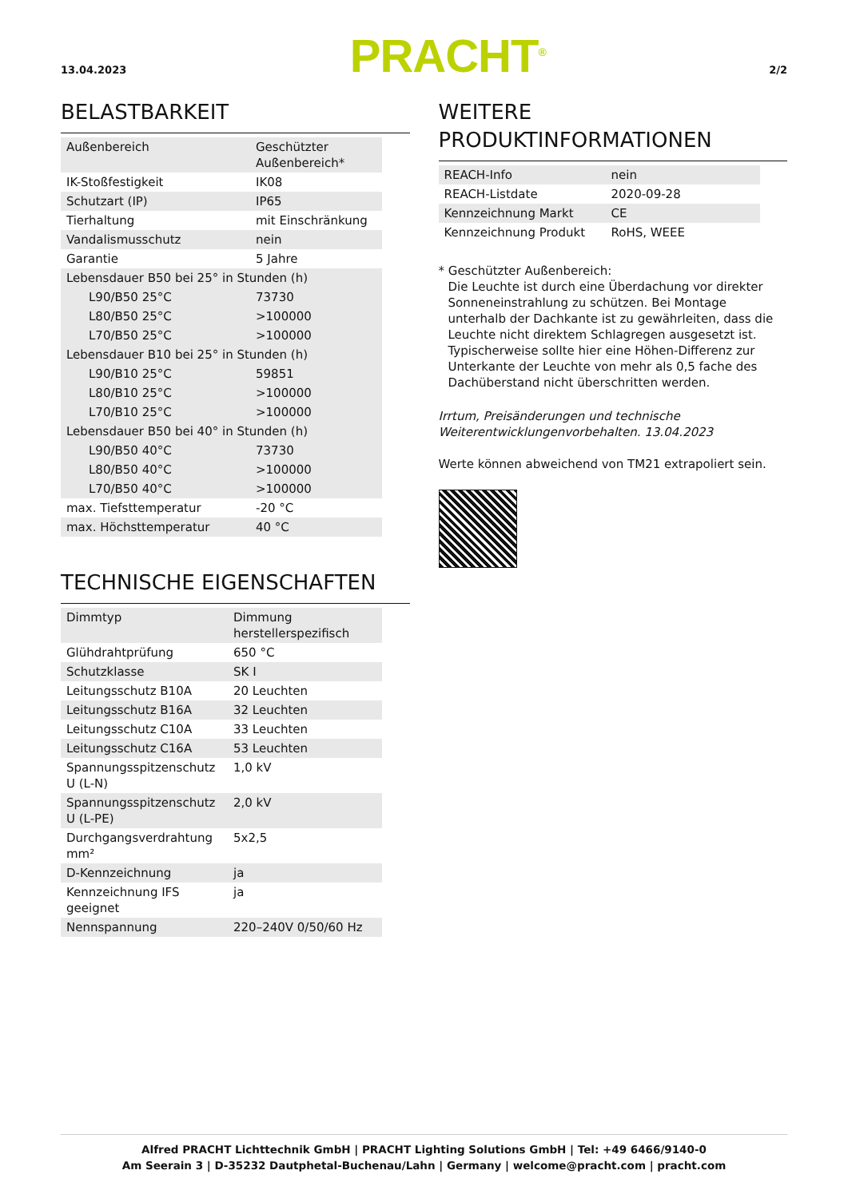13.04.2023
PRACHT<sup>®</sup>
2/2
BELASTBARKEIT
| Außenbereich | Geschützter Außenbereich* |
| IK-Stoßfestigkeit | IK08 |
| Schutzart (IP) | IP65 |
| Tierhaltung | mit Einschränkung |
| Vandalismusschutz | nein |
| Garantie | 5 Jahre |
| Lebensdauer B50 bei 25° in Stunden (h) | |
| L90/B50 25°C | 73730 |
| L80/B50 25°C | >100000 |
| L70/B50 25°C | >100000 |
| Lebensdauer B10 bei 25° in Stunden (h) | |
| L90/B10 25°C | 59851 |
| L80/B10 25°C | >100000 |
| L70/B10 25°C | >100000 |
| Lebensdauer B50 bei 40° in Stunden (h) | |
| L90/B50 40°C | 73730 |
| L80/B50 40°C | >100000 |
| L70/B50 40°C | >100000 |
| max. Tiefsttemperatur | -20 °C |
| max. Höchsttemperatur | 40 °C |
TECHNISCHE EIGENSCHAFTEN
| Dimmtyp | Dimmung herstellerspezifisch |
| Glühdrahtprüfung | 650 °C |
| Schutzklasse | SK I |
| Leitungsschutz B10A | 20 Leuchten |
| Leitungsschutz B16A | 32 Leuchten |
| Leitungsschutz C10A | 33 Leuchten |
| Leitungsschutz C16A | 53 Leuchten |
| Spannungsspitzenschutz U (L-N) | 1,0 kV |
| Spannungsspitzenschutz U (L-PE) | 2,0 kV |
| Durchgangsverdrahtung mm² | 5x2,5 |
| D-Kennzeichnung | ja |
| Kennzeichnung IFS geeignet | ja |
| Nennspannung | 220–240V 0/50/60 Hz |
WEITERE PRODUKTINFORMATIONEN
| REACH-Info | nein |
| REACH-Listdate | 2020-09-28 |
| Kennzeichnung Markt | CE |
| Kennzeichnung Produkt | RoHS, WEEE |
* Geschützter Außenbereich:
Die Leuchte ist durch eine Überdachung vor direkter Sonneneinstrahlung zu schützen. Bei Montage unterhalb der Dachkante ist zu gewährleiten, dass die Leuchte nicht direktem Schlagregen ausgesetzt ist. Typischerweise sollte hier eine Höhen-Differenz zur Unterkante der Leuchte von mehr als 0,5 fache des Dachüberstand nicht überschritten werden.
Irrtum, Preisänderungen und technische Weiterentwicklungenvorbehalten. 13.04.2023
Werte können abweichend von TM21 extrapoliert sein.
Alfred PRACHT Lichttechnik GmbH | PRACHT Lighting Solutions GmbH | Tel: +49 6466/9140-0
Am Seerain 3 | D-35232 Dautphetal-Buchenau/Lahn | Germany | welcome@pracht.com | pracht.com